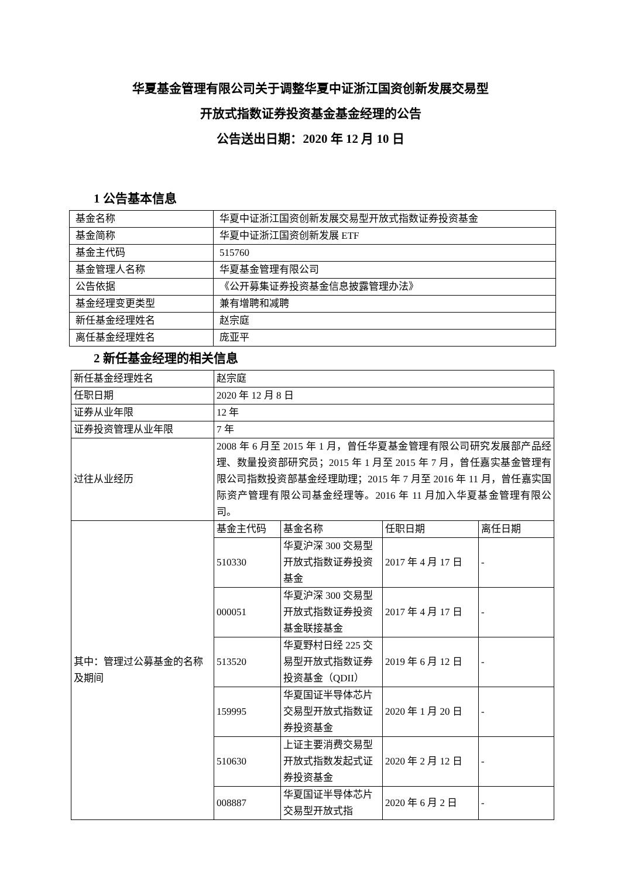华夏基金管理有限公司关于调整华夏中证浙江国资创新发展交易型
开放式指数证券投资基金基金经理的公告
公告送出日期：2020 年 12 月 10 日
1 公告基本信息
| 基金名称 | 华夏中证浙江国资创新发展交易型开放式指数证券投资基金 |
| 基金简称 | 华夏中证浙江国资创新发展 ETF |
| 基金主代码 | 515760 |
| 基金管理人名称 | 华夏基金管理有限公司 |
| 公告依据 | 《公开募集证券投资基金信息披露管理办法》 |
| 基金经理变更类型 | 兼有增聘和减聘 |
| 新任基金经理姓名 | 赵宗庭 |
| 离任基金经理姓名 | 庞亚平 |
2 新任基金经理的相关信息
| 新任基金经理姓名 | 赵宗庭 | | | |
| 任职日期 | 2020 年 12 月 8 日 | | | |
| 证券从业年限 | 12 年 | | | |
| 证券投资管理从业年限 | 7 年 | | | |
| 过往从业经历 | 2008 年 6 月至 2015 年 1 月，曾任华夏基金管理有限公司研究发展部产品经理、数量投资部研究员；2015 年 1 月至 2015 年 7 月，曾任嘉实基金管理有限公司指数投资部基金经理助理；2015 年 7 月至 2016 年 11 月，曾任嘉实国际资产管理有限公司基金经理等。2016 年 11 月加入华夏基金管理有限公司。 | | | |
| 其中：管理过公募基金的名称及期间 | 基金主代码 | 基金名称 | 任职日期 | 离任日期 |
| | 510330 | 华夏沪深 300 交易型开放式指数证券投资基金 | 2017 年 4 月 17 日 | - |
| | 000051 | 华夏沪深 300 交易型开放式指数证券投资基金联接基金 | 2017 年 4 月 17 日 | - |
| | 513520 | 华夏野村日经 225 交易型开放式指数证券投资基金（QDII） | 2019 年 6 月 12 日 | - |
| | 159995 | 华夏国证半导体芯片交易型开放式指数证券投资基金 | 2020 年 1 月 20 日 | - |
| | 510630 | 上证主要消费交易型开放式指数发起式证券投资基金 | 2020 年 2 月 12 日 | - |
| | 008887 | 华夏国证半导体芯片交易型开放式指 | 2020 年 6 月 2 日 | - |